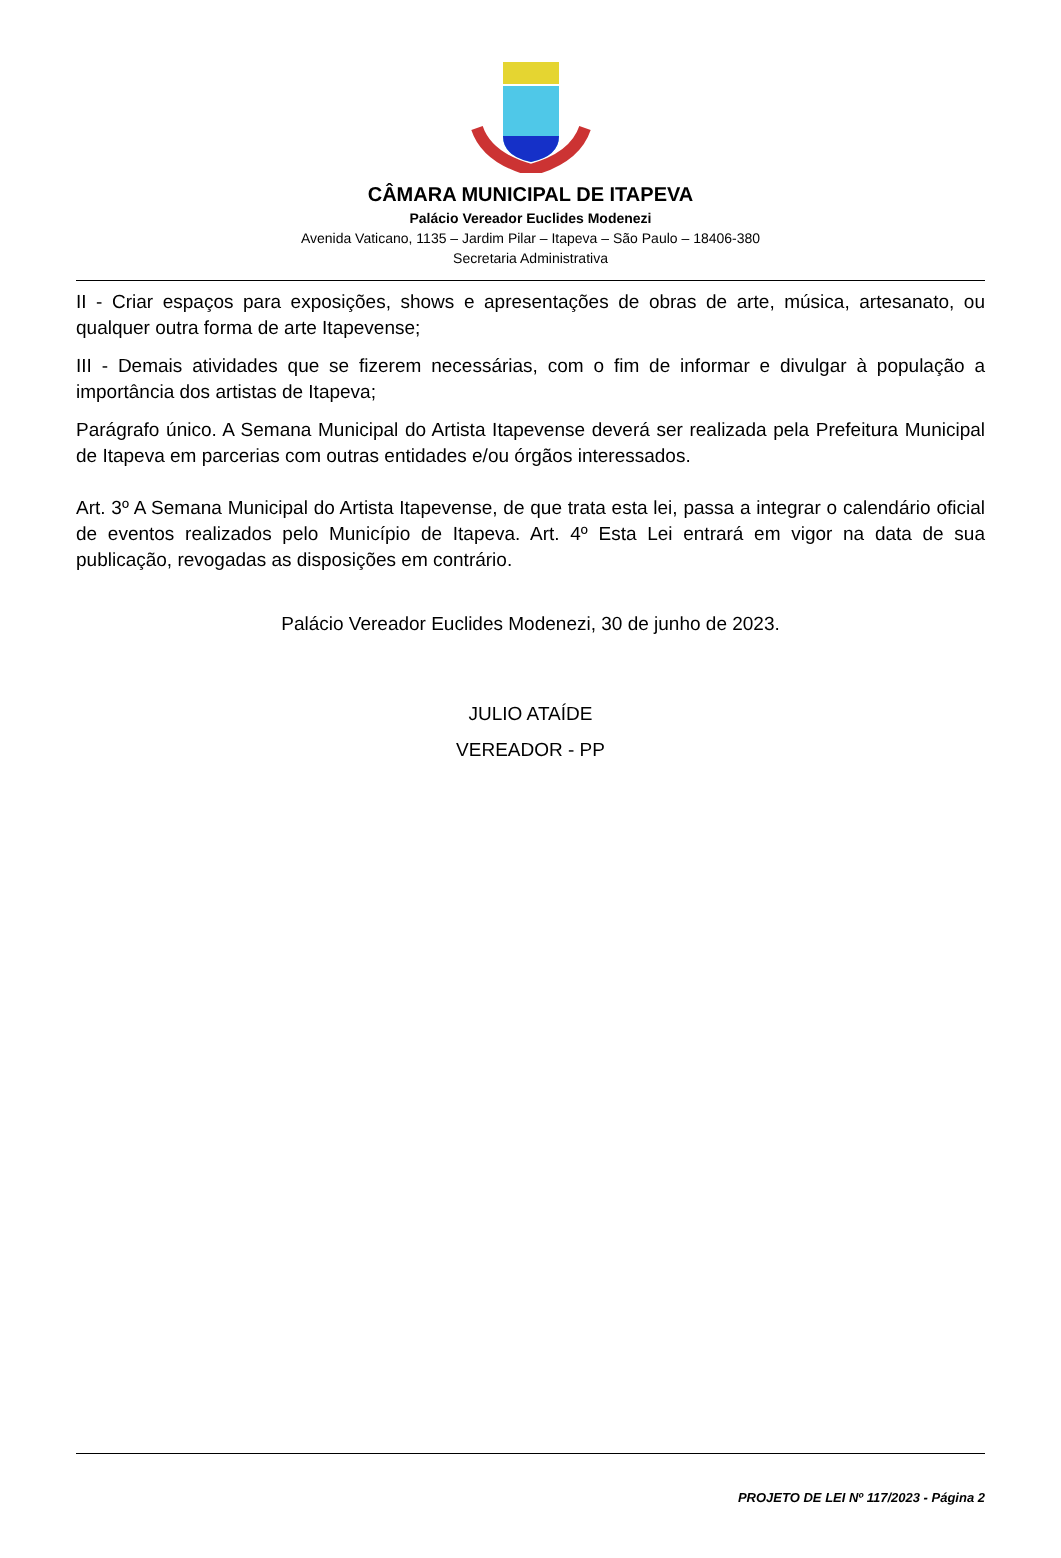CÂMARA MUNICIPAL DE ITAPEVA
Palácio Vereador Euclides Modenezi
Avenida Vaticano, 1135 – Jardim Pilar – Itapeva – São Paulo – 18406-380
Secretaria Administrativa
II - Criar espaços para exposições, shows e apresentações de obras de arte, música, artesanato, ou qualquer outra forma de arte Itapevense;
III - Demais atividades que se fizerem necessárias, com o fim de informar e divulgar à população a importância dos artistas de Itapeva;
Parágrafo único. A Semana Municipal do Artista Itapevense deverá ser realizada pela Prefeitura Municipal de Itapeva em parcerias com outras entidades e/ou órgãos interessados.
Art. 3º A Semana Municipal do Artista Itapevense, de que trata esta lei, passa a integrar o calendário oficial de eventos realizados pelo Município de Itapeva. Art. 4º Esta Lei entrará em vigor na data de sua publicação, revogadas as disposições em contrário.
Palácio Vereador Euclides Modenezi, 30 de junho de 2023.
JULIO ATAÍDE
VEREADOR - PP
PROJETO DE LEI Nº 117/2023 - Página 2